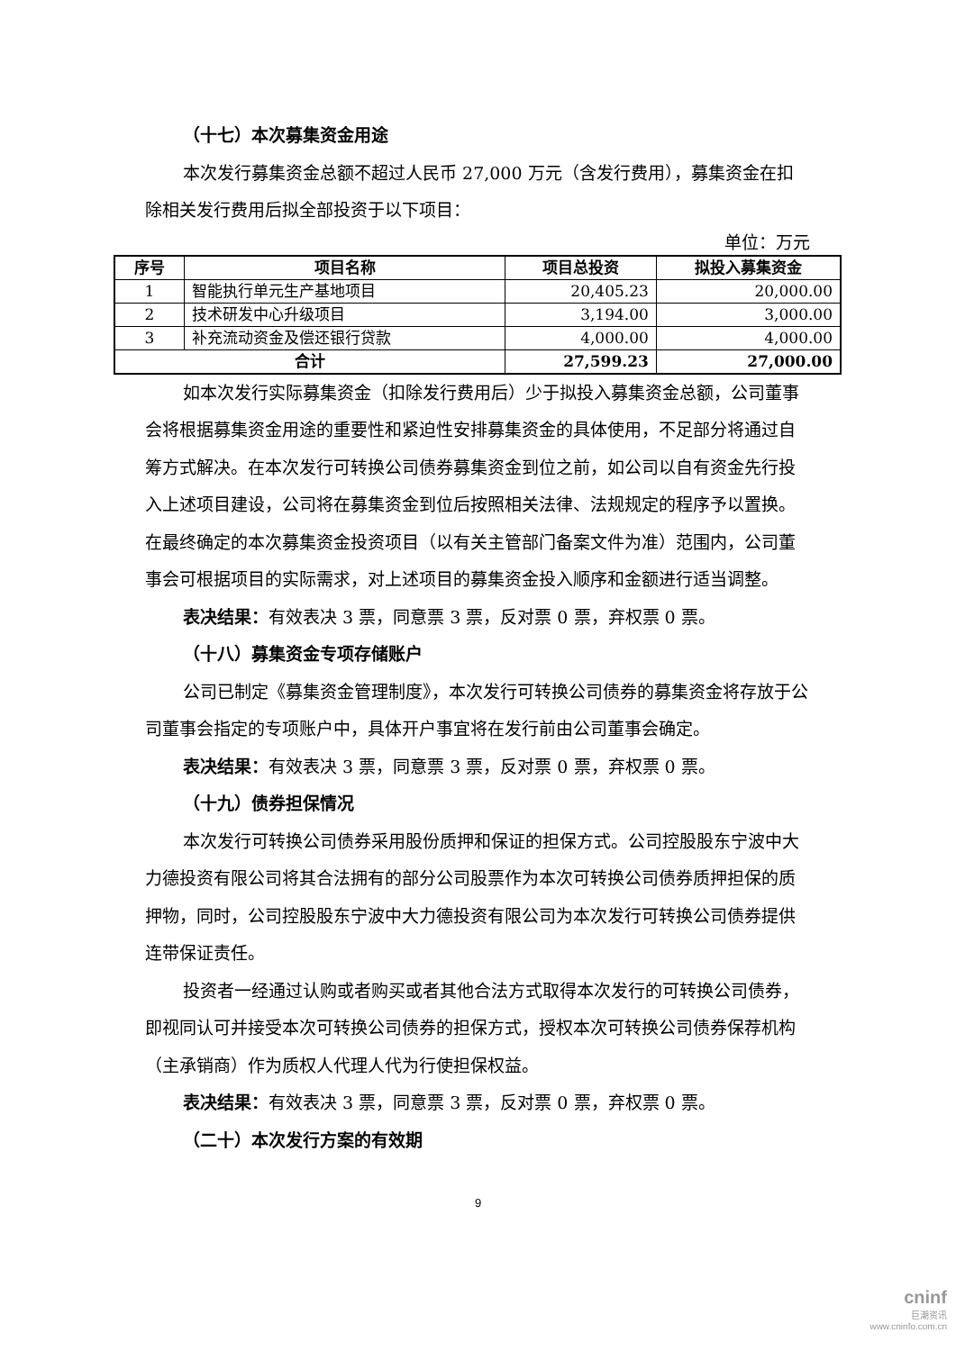（十七）本次募集资金用途
本次发行募集资金总额不超过人民币 27,000 万元（含发行费用），募集资金在扣除相关发行费用后拟全部投资于以下项目：
单位：万元
| 序号 | 项目名称 | 项目总投资 | 拟投入募集资金 |
| --- | --- | --- | --- |
| 1 | 智能执行单元生产基地项目 | 20,405.23 | 20,000.00 |
| 2 | 技术研发中心升级项目 | 3,194.00 | 3,000.00 |
| 3 | 补充流动资金及偿还银行贷款 | 4,000.00 | 4,000.00 |
| 合计 | | 27,599.23 | 27,000.00 |
如本次发行实际募集资金（扣除发行费用后）少于拟投入募集资金总额，公司董事会将根据募集资金用途的重要性和紧迫性安排募集资金的具体使用，不足部分将通过自筹方式解决。在本次发行可转换公司债券募集资金到位之前，如公司以自有资金先行投入上述项目建设，公司将在募集资金到位后按照相关法律、法规规定的程序予以置换。在最终确定的本次募集资金投资项目（以有关主管部门备案文件为准）范围内，公司董事会可根据项目的实际需求，对上述项目的募集资金投入顺序和金额进行适当调整。
表决结果：有效表决 3 票，同意票 3 票，反对票 0 票，弃权票 0 票。
（十八）募集资金专项存储账户
公司已制定《募集资金管理制度》，本次发行可转换公司债券的募集资金将存放于公司董事会指定的专项账户中，具体开户事宜将在发行前由公司董事会确定。
表决结果：有效表决 3 票，同意票 3 票，反对票 0 票，弃权票 0 票。
（十九）债券担保情况
本次发行可转换公司债券采用股份质押和保证的担保方式。公司控股股东宁波中大力德投资有限公司将其合法拥有的部分公司股票作为本次可转换公司债券质押担保的质押物，同时，公司控股股东宁波中大力德投资有限公司为本次发行可转换公司债券提供连带保证责任。
投资者一经通过认购或者购买或者其他合法方式取得本次发行的可转换公司债券，即视同认可并接受本次可转换公司债券的担保方式，授权本次可转换公司债券保荐机构（主承销商）作为质权人代理人代为行使担保权益。
表决结果：有效表决 3 票，同意票 3 票，反对票 0 票，弃权票 0 票。
（二十）本次发行方案的有效期
9
cninf
巨潮资讯
www.cninfo.com.cn